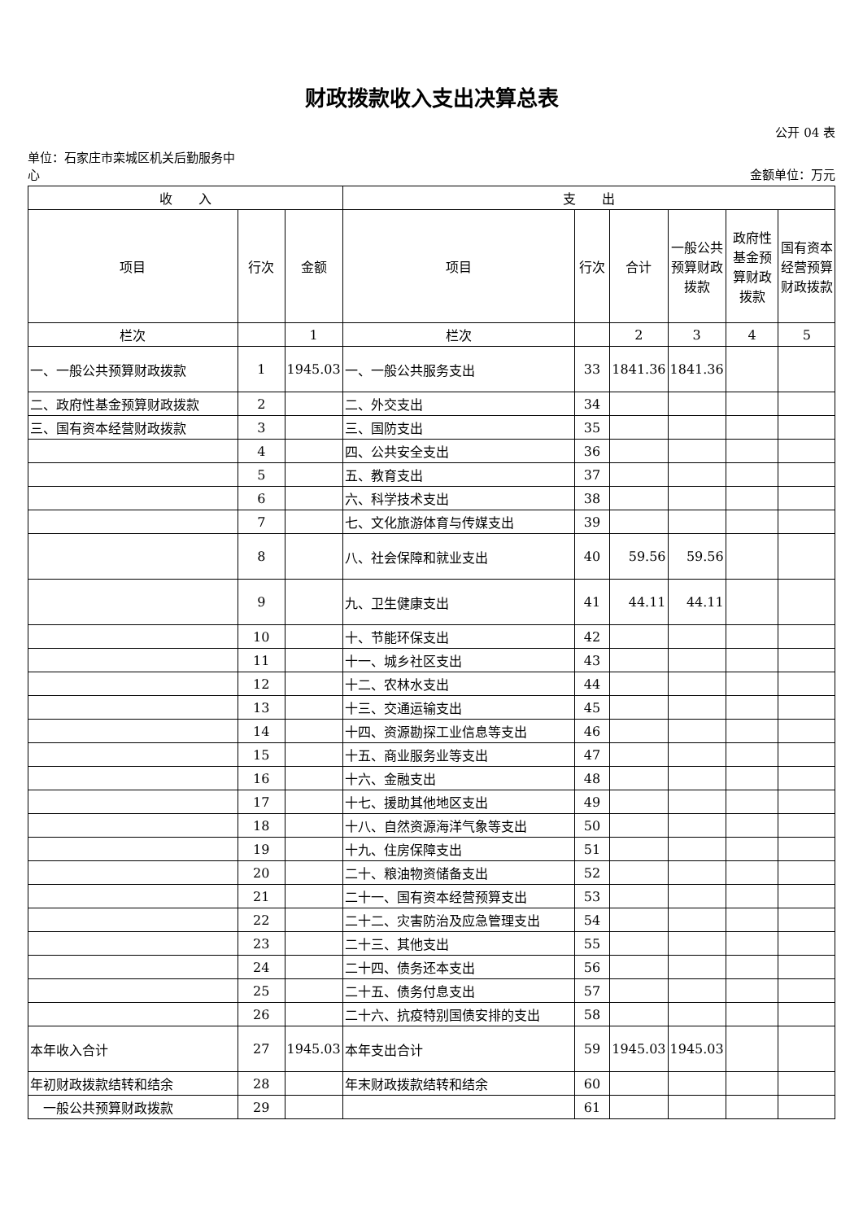财政拨款收入支出决算总表
公开 04 表
单位：石家庄市栾城区机关后勤服务中
心
金额单位：万元
| 收 入 | | | 支 出 | | | | | |
| --- | --- | --- | --- | --- | --- | --- | --- | --- |
| 项目 | 行次 | 金额 | 项目 | 行次 | 合计 | 一般公共预算财政拨款 | 政府性基金预算财政拨款 | 国有资本经营预算财政拨款 |
| 栏次 | | 1 | 栏次 | | 2 | 3 | 4 | 5 |
| 一、一般公共预算财政拨款 | 1 | 1945.03 | 一、一般公共服务支出 | 33 | 1841.36 | 1841.36 | | |
| 二、政府性基金预算财政拨款 | 2 | | 二、外交支出 | 34 | | | | |
| 三、国有资本经营财政拨款 | 3 | | 三、国防支出 | 35 | | | | |
| | 4 | | 四、公共安全支出 | 36 | | | | |
| | 5 | | 五、教育支出 | 37 | | | | |
| | 6 | | 六、科学技术支出 | 38 | | | | |
| | 7 | | 七、文化旅游体育与传媒支出 | 39 | | | | |
| | 8 | | 八、社会保障和就业支出 | 40 | 59.56 | 59.56 | | |
| | 9 | | 九、卫生健康支出 | 41 | 44.11 | 44.11 | | |
| | 10 | | 十、节能环保支出 | 42 | | | | |
| | 11 | | 十一、城乡社区支出 | 43 | | | | |
| | 12 | | 十二、农林水支出 | 44 | | | | |
| | 13 | | 十三、交通运输支出 | 45 | | | | |
| | 14 | | 十四、资源勘探工业信息等支出 | 46 | | | | |
| | 15 | | 十五、商业服务业等支出 | 47 | | | | |
| | 16 | | 十六、金融支出 | 48 | | | | |
| | 17 | | 十七、援助其他地区支出 | 49 | | | | |
| | 18 | | 十八、自然资源海洋气象等支出 | 50 | | | | |
| | 19 | | 十九、住房保障支出 | 51 | | | | |
| | 20 | | 二十、粮油物资储备支出 | 52 | | | | |
| | 21 | | 二十一、国有资本经营预算支出 | 53 | | | | |
| | 22 | | 二十二、灾害防治及应急管理支出 | 54 | | | | |
| | 23 | | 二十三、其他支出 | 55 | | | | |
| | 24 | | 二十四、债务还本支出 | 56 | | | | |
| | 25 | | 二十五、债务付息支出 | 57 | | | | |
| | 26 | | 二十六、抗疫特别国债安排的支出 | 58 | | | | |
| 本年收入合计 | 27 | 1945.03 | 本年支出合计 | 59 | 1945.03 | 1945.03 | | |
| 年初财政拨款结转和结余 | 28 | | 年末财政拨款结转和结余 | 60 | | | | |
| 一般公共预算财政拨款 | 29 | | | 61 | | | | |